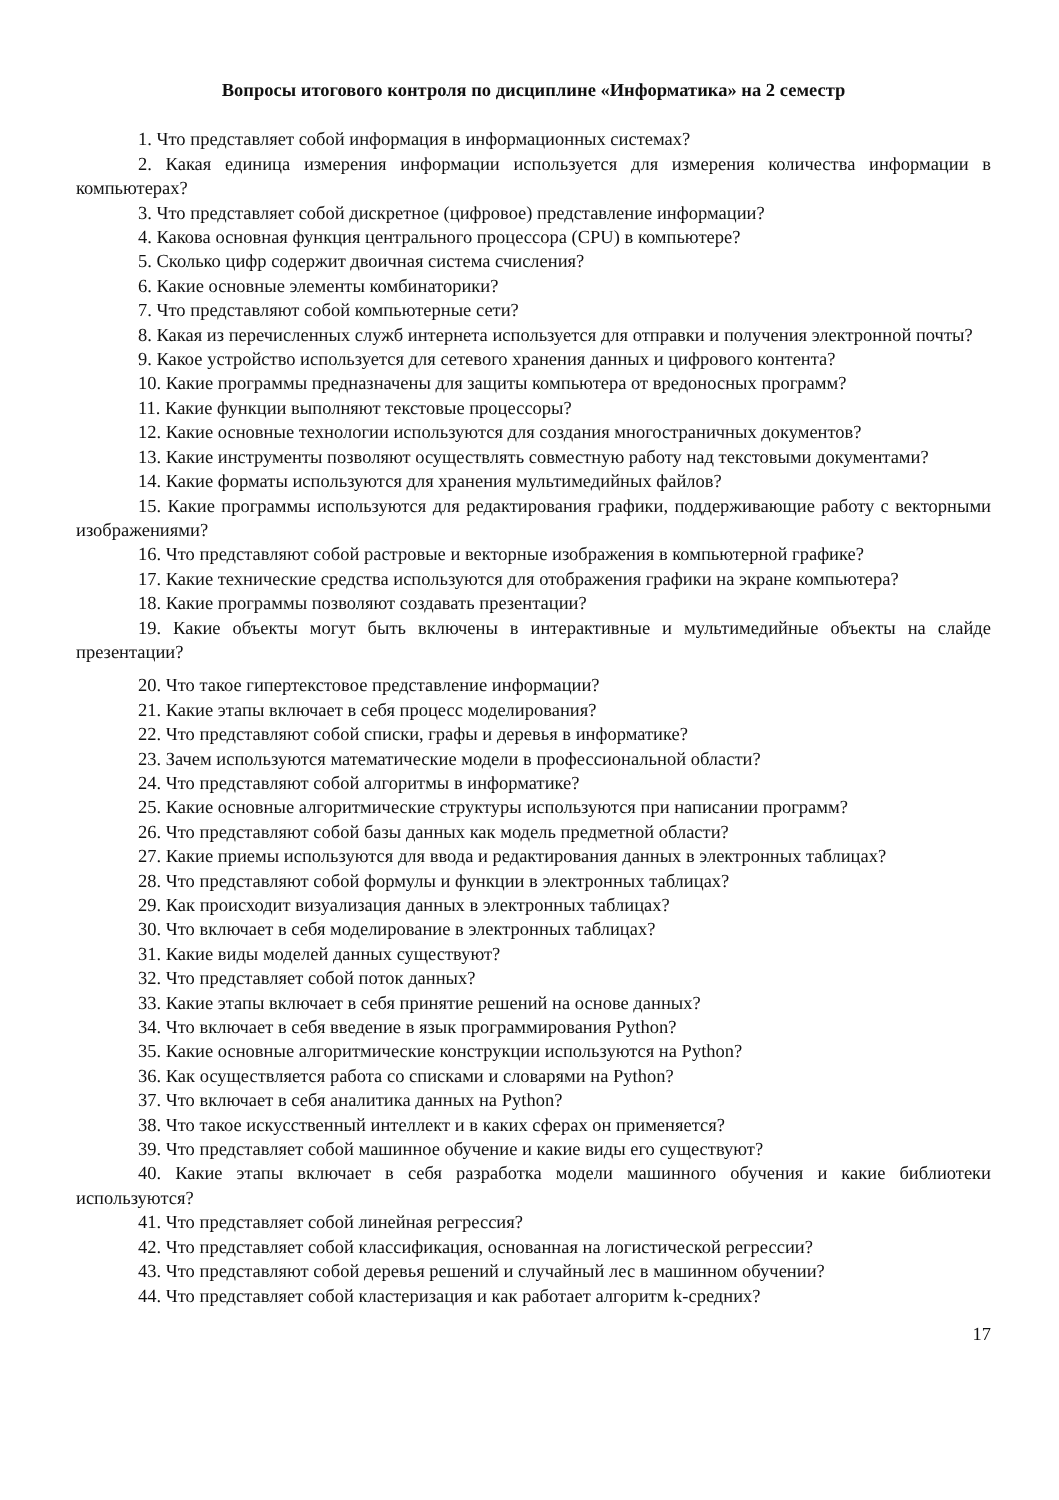Вопросы итогового контроля по дисциплине «Информатика» на 2 семестр
1. Что представляет собой информация в информационных системах?
2. Какая единица измерения информации используется для измерения количества информации в компьютерах?
3. Что представляет собой дискретное (цифровое) представление информации?
4. Какова основная функция центрального процессора (CPU) в компьютере?
5. Сколько цифр содержит двоичная система счисления?
6. Какие основные элементы комбинаторики?
7. Что представляют собой компьютерные сети?
8. Какая из перечисленных служб интернета используется для отправки и получения электронной почты?
9. Какое устройство используется для сетевого хранения данных и цифрового контента?
10. Какие программы предназначены для защиты компьютера от вредоносных программ?
11. Какие функции выполняют текстовые процессоры?
12. Какие основные технологии используются для создания многостраничных документов?
13. Какие инструменты позволяют осуществлять совместную работу над текстовыми документами?
14. Какие форматы используются для хранения мультимедийных файлов?
15. Какие программы используются для редактирования графики, поддерживающие работу с векторными изображениями?
16. Что представляют собой растровые и векторные изображения в компьютерной графике?
17. Какие технические средства используются для отображения графики на экране компьютера?
18. Какие программы позволяют создавать презентации?
19. Какие объекты могут быть включены в интерактивные и мультимедийные объекты на слайде презентации?
20. Что такое гипертекстовое представление информации?
21. Какие этапы включает в себя процесс моделирования?
22. Что представляют собой списки, графы и деревья в информатике?
23. Зачем используются математические модели в профессиональной области?
24. Что представляют собой алгоритмы в информатике?
25. Какие основные алгоритмические структуры используются при написании программ?
26. Что представляют собой базы данных как модель предметной области?
27. Какие приемы используются для ввода и редактирования данных в электронных таблицах?
28. Что представляют собой формулы и функции в электронных таблицах?
29. Как происходит визуализация данных в электронных таблицах?
30. Что включает в себя моделирование в электронных таблицах?
31. Какие виды моделей данных существуют?
32. Что представляет собой поток данных?
33. Какие этапы включает в себя принятие решений на основе данных?
34. Что включает в себя введение в язык программирования Python?
35. Какие основные алгоритмические конструкции используются на Python?
36. Как осуществляется работа со списками и словарями на Python?
37. Что включает в себя аналитика данных на Python?
38. Что такое искусственный интеллект и в каких сферах он применяется?
39. Что представляет собой машинное обучение и какие виды его существуют?
40. Какие этапы включает в себя разработка модели машинного обучения и какие библиотеки используются?
41. Что представляет собой линейная регрессия?
42. Что представляет собой классификация, основанная на логистической регрессии?
43. Что представляют собой деревья решений и случайный лес в машинном обучении?
44. Что представляет собой кластеризация и как работает алгоритм k-средних?
17